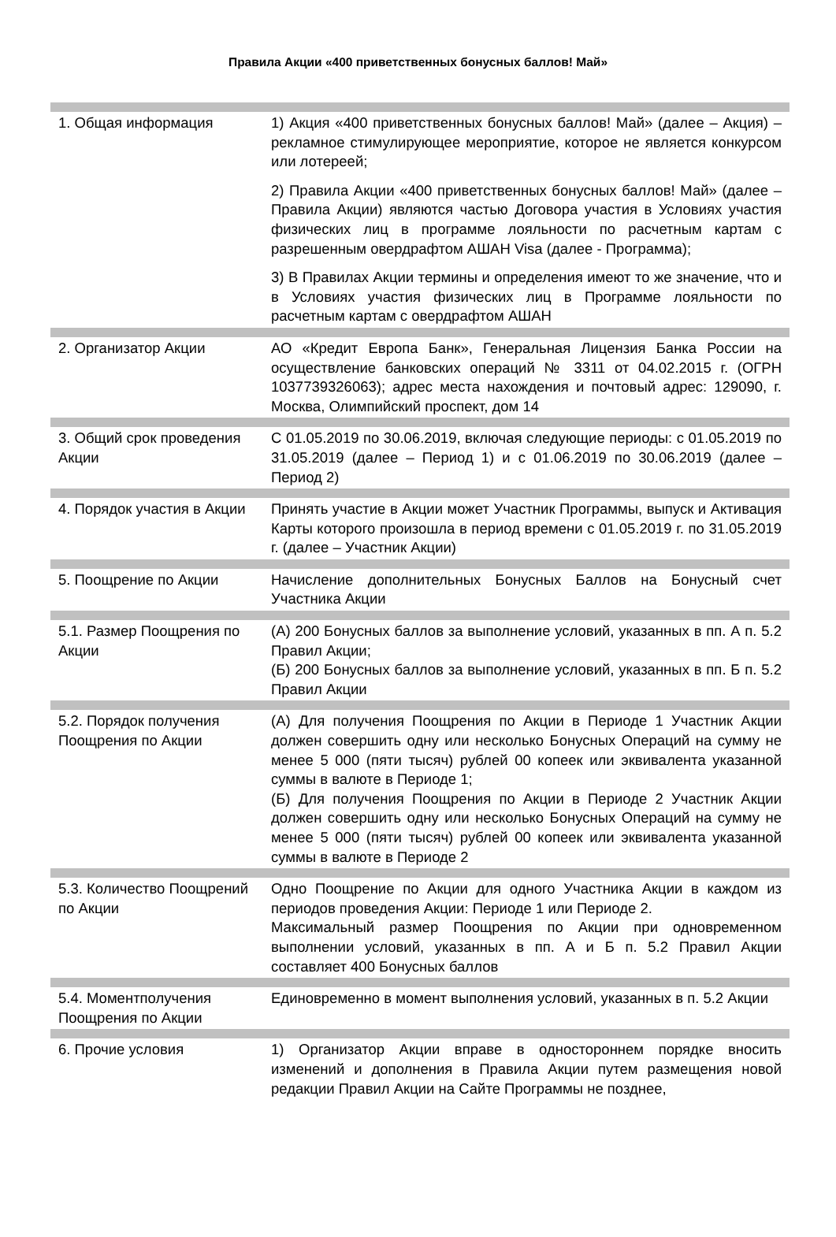Правила Акции «400 приветственных бонусных баллов! Май»
| 1. Общая информация | 1) Акция «400 приветственных бонусных баллов! Май» (далее – Акция) – рекламное стимулирующее мероприятие, которое не является конкурсом или лотереей; 2) Правила Акции «400 приветственных бонусных баллов! Май» (далее – Правила Акции) являются частью Договора участия в Условиях участия физических лиц в программе лояльности по расчетным картам с разрешенным овердрафтом АШАН Visa (далее - Программа); 3) В Правилах Акции термины и определения имеют то же значение, что и в Условиях участия физических лиц в Программе лояльности по расчетным картам с овердрафтом АШАН |
| 2. Организатор Акции | АО «Кредит Европа Банк», Генеральная Лицензия Банка России на осуществление банковских операций № 3311 от 04.02.2015 г. (ОГРН 1037739326063); адрес места нахождения и почтовый адрес: 129090, г. Москва, Олимпийский проспект, дом 14 |
| 3. Общий срок проведения Акции | С 01.05.2019 по 30.06.2019, включая следующие периоды: с 01.05.2019 по 31.05.2019 (далее – Период 1) и с 01.06.2019 по 30.06.2019 (далее – Период 2) |
| 4. Порядок участия в Акции | Принять участие в Акции может Участник Программы, выпуск и Активация Карты которого произошла в период времени с 01.05.2019 г. по 31.05.2019 г. (далее – Участник Акции) |
| 5. Поощрение по Акции | Начисление дополнительных Бонусных Баллов на Бонусный счет Участника Акции |
| 5.1. Размер Поощрения по Акции | (А) 200 Бонусных баллов за выполнение условий, указанных в пп. А п. 5.2 Правил Акции; (Б) 200 Бонусных баллов за выполнение условий, указанных в пп. Б п. 5.2 Правил Акции |
| 5.2. Порядок получения Поощрения по Акции | (А) Для получения Поощрения по Акции в Периоде 1 Участник Акции должен совершить одну или несколько Бонусных Операций на сумму не менее 5 000 (пяти тысяч) рублей 00 копеек или эквивалента указанной суммы в валюте в Периоде 1; (Б) Для получения Поощрения по Акции в Периоде 2 Участник Акции должен совершить одну или несколько Бонусных Операций на сумму не менее 5 000 (пяти тысяч) рублей 00 копеек или эквивалента указанной суммы в валюте в Периоде 2 |
| 5.3. Количество Поощрений по Акции | Одно Поощрение по Акции для одного Участника Акции в каждом из периодов проведения Акции: Периоде 1 или Периоде 2. Максимальный размер Поощрения по Акции при одновременном выполнении условий, указанных в пп. А и Б п. 5.2 Правил Акции составляет 400 Бонусных баллов |
| 5.4. Моментполучения Поощрения по Акции | Единовременно в момент выполнения условий, указанных в п. 5.2 Акции |
| 6. Прочие условия | 1) Организатор Акции вправе в одностороннем порядке вносить изменений и дополнения в Правила Акции путем размещения новой редакции Правил Акции на Сайте Программы не позднее, |